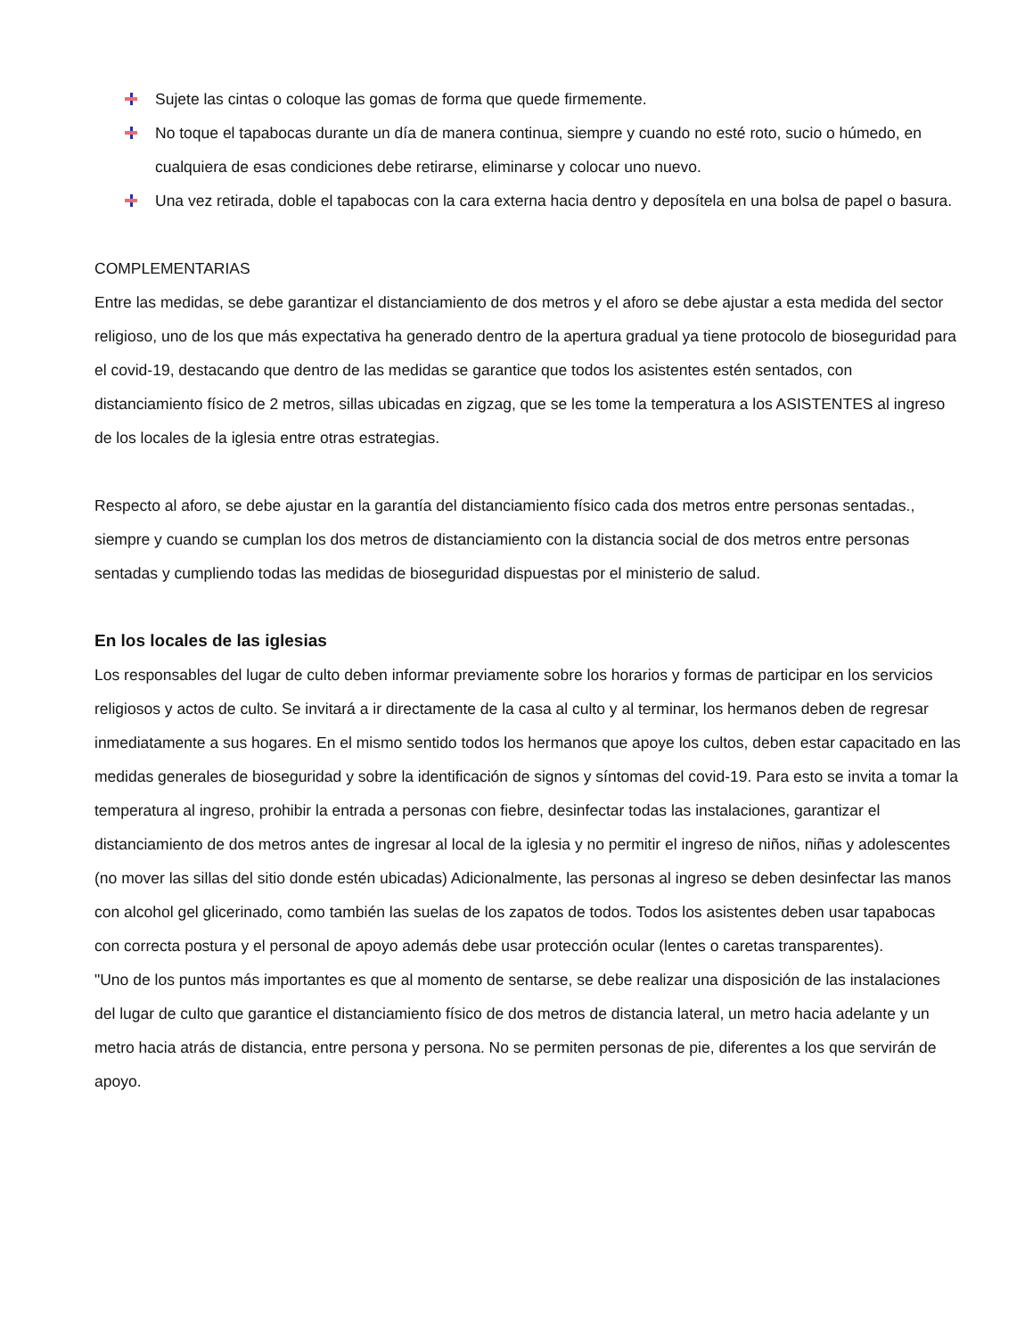Sujete las cintas o coloque las gomas de forma que quede firmemente.
No toque el tapabocas durante un día de manera continua, siempre y cuando no esté roto, sucio o húmedo, en cualquiera de esas condiciones debe retirarse, eliminarse y colocar uno nuevo.
Una vez retirada, doble el tapabocas con la cara externa hacia dentro y deposítela en una bolsa de papel o basura.
COMPLEMENTARIAS
Entre las medidas, se debe garantizar el distanciamiento de dos metros y el aforo se debe ajustar a esta medida del sector religioso, uno de los que más expectativa ha generado dentro de la apertura gradual ya tiene protocolo de bioseguridad para el covid-19, destacando que dentro de las medidas se garantice que todos los asistentes estén sentados, con distanciamiento físico de 2 metros, sillas ubicadas en zigzag, que se les tome la temperatura a los ASISTENTES al ingreso de los locales de la iglesia entre otras estrategias.
Respecto al aforo, se debe ajustar en la garantía del distanciamiento físico cada dos metros entre personas sentadas., siempre y cuando se cumplan los dos metros de distanciamiento con la distancia social de dos metros entre personas sentadas y cumpliendo todas las medidas de bioseguridad dispuestas por el ministerio de salud.
En los locales de las iglesias
Los responsables del lugar de culto deben informar previamente sobre los horarios y formas de participar en los servicios religiosos y actos de culto. Se invitará a ir directamente de la casa al culto y al terminar, los hermanos deben de regresar inmediatamente a sus hogares. En el mismo sentido todos los hermanos que apoye los cultos, deben estar capacitado en las medidas generales de bioseguridad y sobre la identificación de signos y síntomas del covid-19. Para esto se invita a tomar la temperatura al ingreso, prohibir la entrada a personas con fiebre, desinfectar todas las instalaciones, garantizar el distanciamiento de dos metros antes de ingresar al local de la iglesia y no permitir el ingreso de niños, niñas y adolescentes (no mover las sillas del sitio donde estén ubicadas) Adicionalmente, las personas al ingreso se deben desinfectar las manos con alcohol gel glicerinado, como también las suelas de los zapatos de todos. Todos los asistentes deben usar tapabocas con correcta postura y el personal de apoyo además debe usar protección ocular (lentes o caretas transparentes).
"Uno de los puntos más importantes es que al momento de sentarse, se debe realizar una disposición de las instalaciones del lugar de culto que garantice el distanciamiento físico de dos metros de distancia lateral, un metro hacia adelante y un metro hacia atrás de distancia, entre persona y persona. No se permiten personas de pie, diferentes a los que servirán de apoyo.